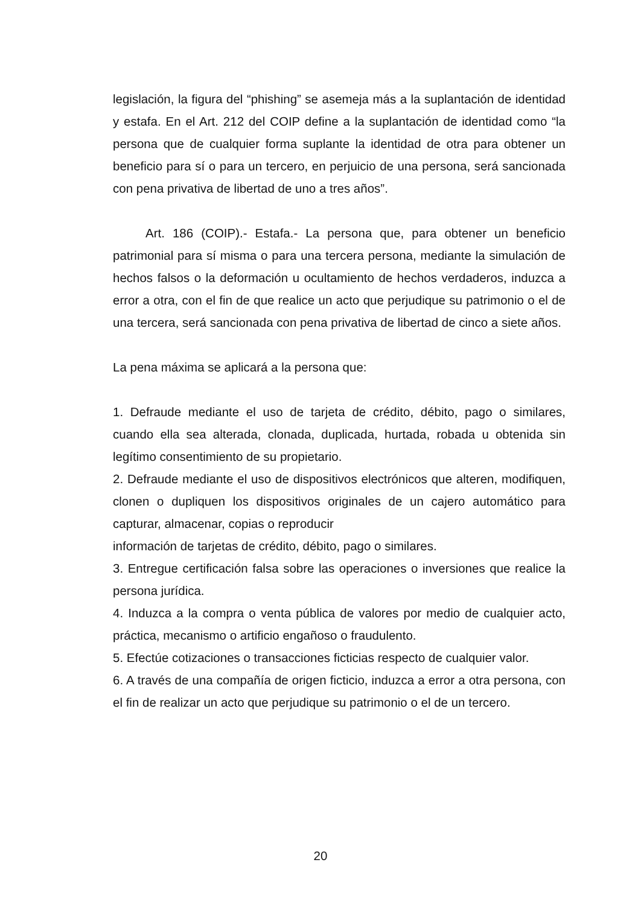legislación, la figura del “phishing” se asemeja más a la suplantación de identidad y estafa. En el Art. 212 del COIP define a la suplantación de identidad como “la persona que de cualquier forma suplante la identidad de otra para obtener un beneficio para sí o para un tercero, en perjuicio de una persona, será sancionada con pena privativa de libertad de uno a tres años”.
Art. 186 (COIP).- Estafa.- La persona que, para obtener un beneficio patrimonial para sí misma o para una tercera persona, mediante la simulación de hechos falsos o la deformación u ocultamiento de hechos verdaderos, induzca a error a otra, con el fin de que realice un acto que perjudique su patrimonio o el de una tercera, será sancionada con pena privativa de libertad de cinco a siete años.
La pena máxima se aplicará a la persona que:
1. Defraude mediante el uso de tarjeta de crédito, débito, pago o similares, cuando ella sea alterada, clonada, duplicada, hurtada, robada u obtenida sin legítimo consentimiento de su propietario.
2. Defraude mediante el uso de dispositivos electrónicos que alteren, modifiquen, clonen o dupliquen los dispositivos originales de un cajero automático para capturar, almacenar, copias o reproducir
información de tarjetas de crédito, débito, pago o similares.
3. Entregue certificación falsa sobre las operaciones o inversiones que realice la persona jurídica.
4. Induzca a la compra o venta pública de valores por medio de cualquier acto, práctica, mecanismo o artificio engañoso o fraudulento.
5. Efectúe cotizaciones o transacciones ficticias respecto de cualquier valor.
6. A través de una compañía de origen ficticio, induzca a error a otra persona, con el fin de realizar un acto que perjudique su patrimonio o el de un tercero.
20